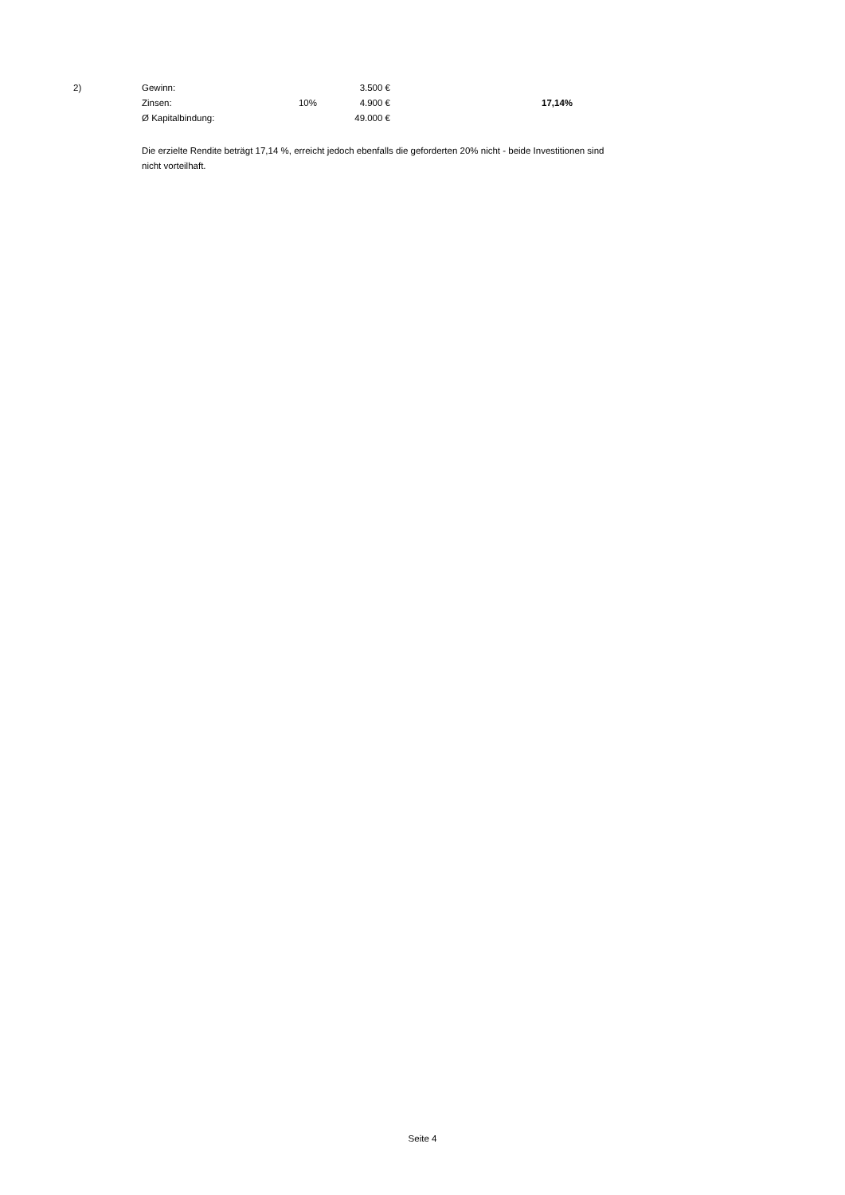| 2) | Gewinn: | | 3.500 € | | |
| | Zinsen: | 10% | 4.900 € | | 17,14% |
| | Ø Kapitalbindung: | | 49.000 € | | |
Die erzielte Rendite beträgt 17,14 %, erreicht jedoch ebenfalls die geforderten 20% nicht - beide Investitionen sind nicht vorteilhaft.
Seite 4